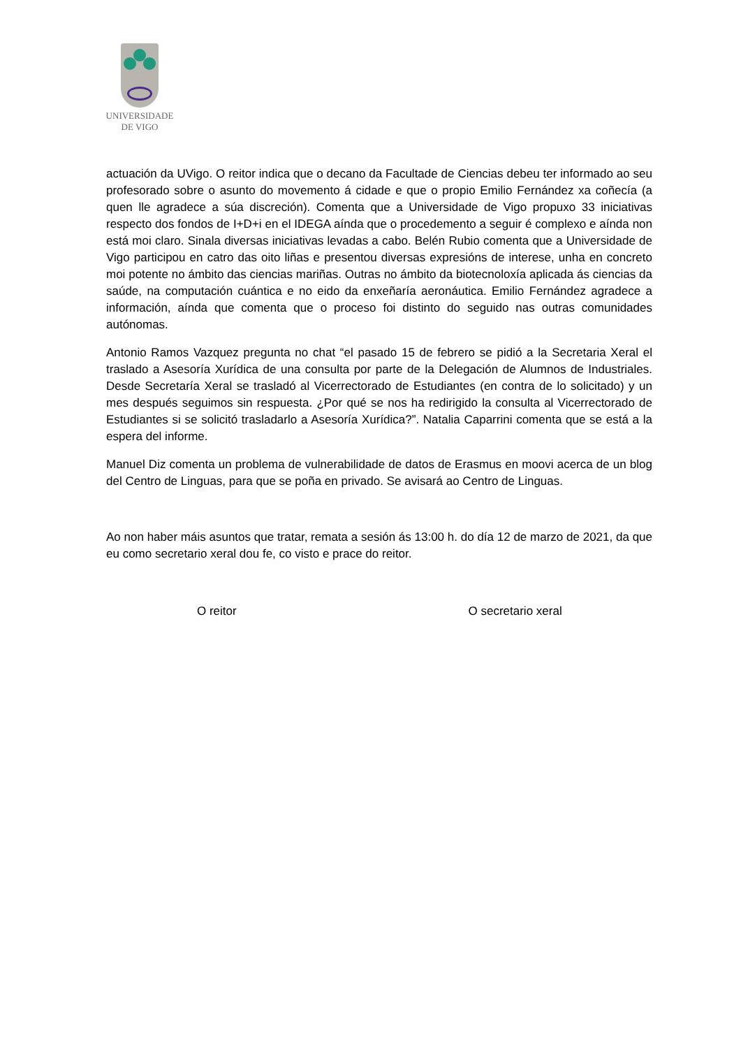UNIVERSIDADE
DE VIGO
actuación da UVigo. O reitor indica que o decano da Facultade de Ciencias debeu ter informado ao seu profesorado sobre o asunto do movemento á cidade e que o propio Emilio Fernández xa coñecía (a quen lle agradece a súa discreción). Comenta que a Universidade de Vigo propuxo 33 iniciativas respecto dos fondos de I+D+i en el IDEGA aínda que o procedemento a seguir é complexo e aínda non está moi claro. Sinala diversas iniciativas levadas a cabo. Belén Rubio comenta que a Universidade de Vigo participou en catro das oito liñas e presentou diversas expresións de interese, unha en concreto moi potente no ámbito das ciencias mariñas. Outras no ámbito da biotecnoloxía aplicada ás ciencias da saúde, na computación cuántica e no eido da enxeñaría aeronáutica. Emilio Fernández agradece a información, aínda que comenta que o proceso foi distinto do seguido nas outras comunidades autónomas.
Antonio Ramos Vazquez pregunta no chat “el pasado 15 de febrero se pidió a la Secretaria Xeral el traslado a Asesoría Xurídica de una consulta por parte de la Delegación de Alumnos de Industriales. Desde Secretaría Xeral se trasladó al Vicerrectorado de Estudiantes (en contra de lo solicitado) y un mes después seguimos sin respuesta. ¿Por qué se nos ha redirigido la consulta al Vicerrectorado de Estudiantes si se solicitó trasladarlo a Asesoría Xurídica?”. Natalia Caparrini comenta que se está a la espera del informe.
Manuel Diz comenta un problema de vulnerabilidade de datos de Erasmus en moovi acerca de un blog del Centro de Linguas, para que se poña en privado. Se avisará ao Centro de Linguas.
Ao non haber máis asuntos que tratar, remata a sesión ás 13:00 h. do día 12 de marzo de 2021, da que eu como secretario xeral dou fe, co visto e prace do reitor.
O reitor O secretario xeral